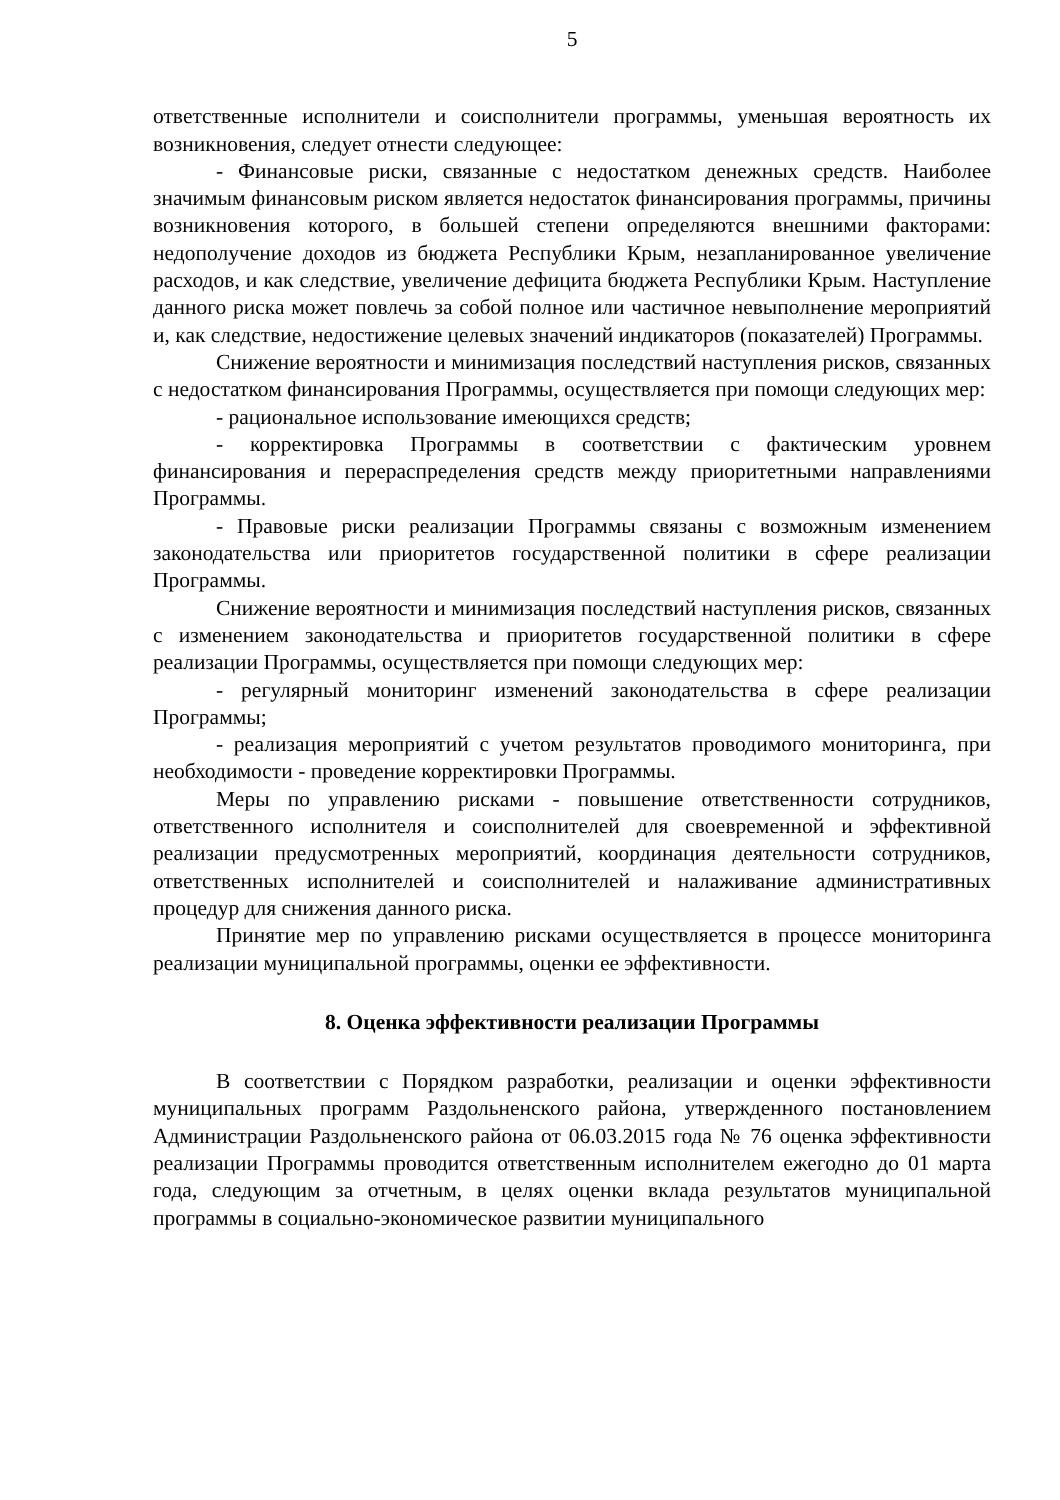5
ответственные исполнители и соисполнители программы, уменьшая вероятность их возникновения, следует отнести следующее:
- Финансовые риски, связанные с недостатком денежных средств. Наиболее значимым финансовым риском является недостаток финансирования программы, причины возникновения которого, в большей степени определяются внешними факторами: недополучение доходов из бюджета Республики Крым, незапланированное увеличение расходов, и как следствие, увеличение дефицита бюджета Республики Крым. Наступление данного риска может повлечь за собой полное или частичное невыполнение мероприятий и, как следствие, недостижение целевых значений индикаторов (показателей) Программы.
Снижение вероятности и минимизация последствий наступления рисков, связанных с недостатком финансирования Программы, осуществляется при помощи следующих мер:
- рациональное использование имеющихся средств;
- корректировка Программы в соответствии с фактическим уровнем финансирования и перераспределения средств между приоритетными направлениями Программы.
- Правовые риски реализации Программы связаны с возможным изменением законодательства или приоритетов государственной политики в сфере реализации Программы.
Снижение вероятности и минимизация последствий наступления рисков, связанных с изменением законодательства и приоритетов государственной политики в сфере реализации Программы, осуществляется при помощи следующих мер:
- регулярный мониторинг изменений законодательства в сфере реализации Программы;
- реализация мероприятий с учетом результатов проводимого мониторинга, при необходимости - проведение корректировки Программы.
Меры по управлению рисками - повышение ответственности сотрудников, ответственного исполнителя и соисполнителей для своевременной и эффективной реализации предусмотренных мероприятий, координация деятельности сотрудников, ответственных исполнителей и соисполнителей и налаживание административных процедур для снижения данного риска.
Принятие мер по управлению рисками осуществляется в процессе мониторинга реализации муниципальной программы, оценки ее эффективности.
8. Оценка эффективности реализации Программы
В соответствии с Порядком разработки, реализации и оценки эффективности муниципальных программ Раздольненского района, утвержденного постановлением Администрации Раздольненского района от 06.03.2015 года № 76 оценка эффективности реализации Программы проводится ответственным исполнителем ежегодно до 01 марта года, следующим за отчетным, в целях оценки вклада результатов муниципальной программы в социально-экономическое развитии муниципального